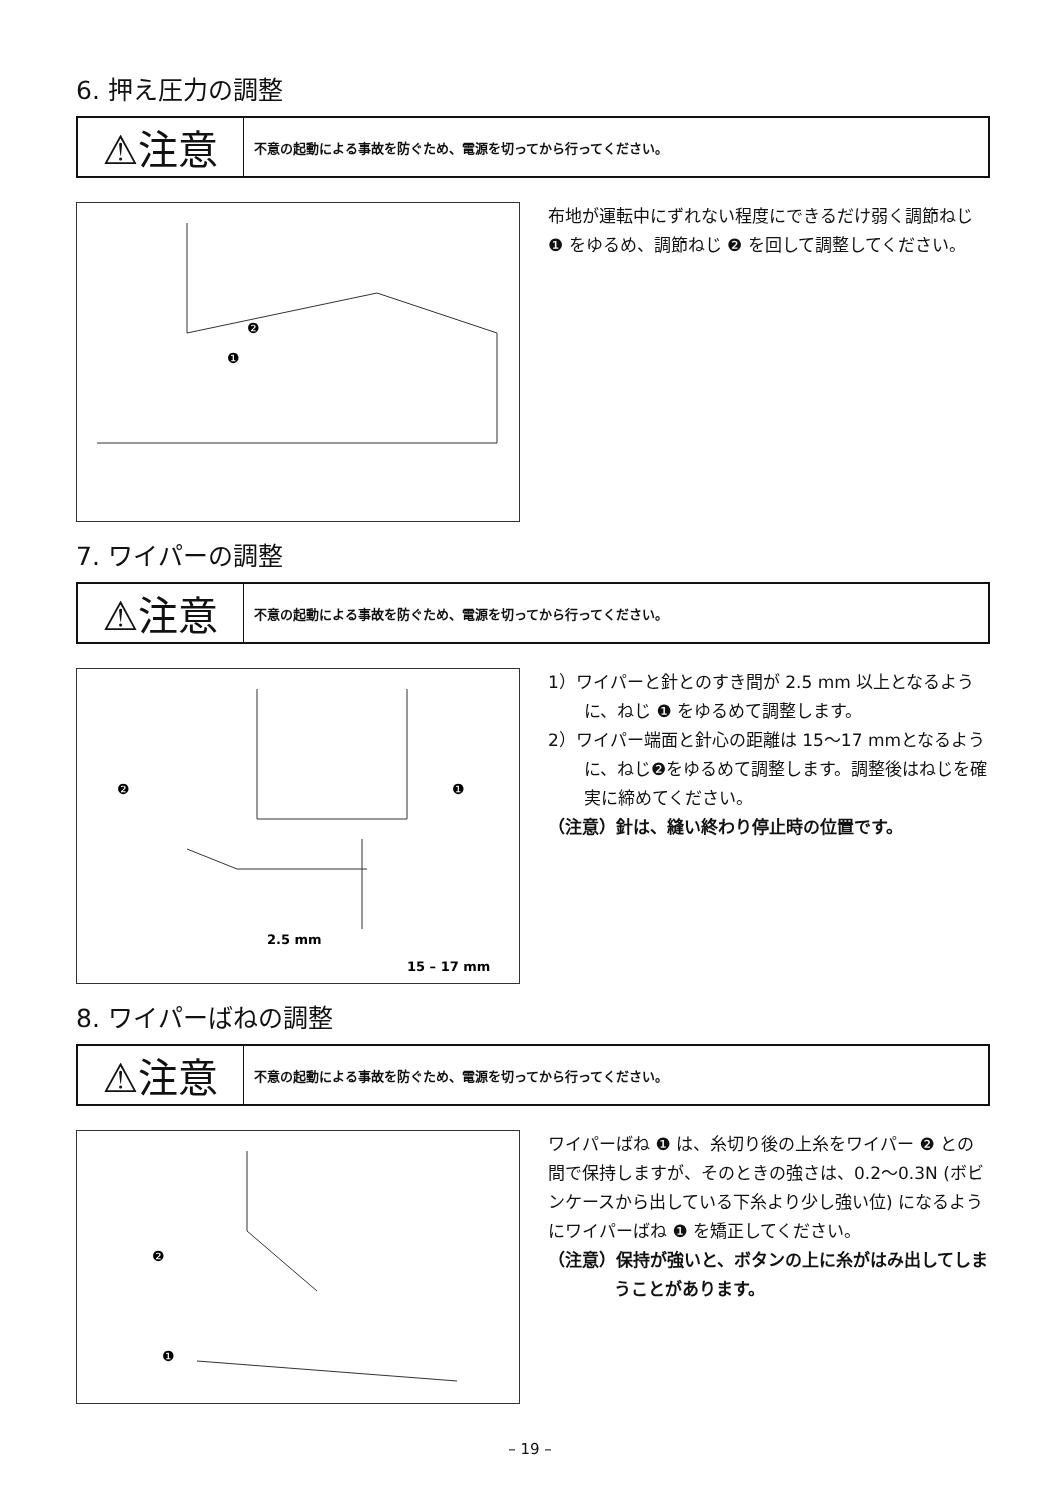6. 押え圧力の調整
⚠注意
不意の起動による事故を防ぐため、電源を切ってから行ってください。
❷
❶
布地が運転中にずれない程度にできるだけ弱く調節ねじ ❶ をゆるめ、調節ねじ ❷ を回して調整してください。
7. ワイパーの調整
⚠注意
不意の起動による事故を防ぐため、電源を切ってから行ってください。
❷
❶
2.5 mm
15 – 17 mm
1）ワイパーと針とのすき間が 2.5 mm 以上となるように、ねじ ❶ をゆるめて調整します。
2）ワイパー端面と針心の距離は 15～17 mmとなるように、ねじ❷をゆるめて調整します。調整後はねじを確実に締めてください。
（注意）針は、縫い終わり停止時の位置です。
8. ワイパーばねの調整
⚠注意
不意の起動による事故を防ぐため、電源を切ってから行ってください。
❷
❶
ワイパーばね ❶ は、糸切り後の上糸をワイパー ❷ との間で保持しますが、そのときの強さは、0.2～0.3N (ボビンケースから出している下糸より少し強い位) になるようにワイパーばね ❶ を矯正してください。
（注意）保持が強いと、ボタンの上に糸がはみ出してしまうことがあります。
– 19 –